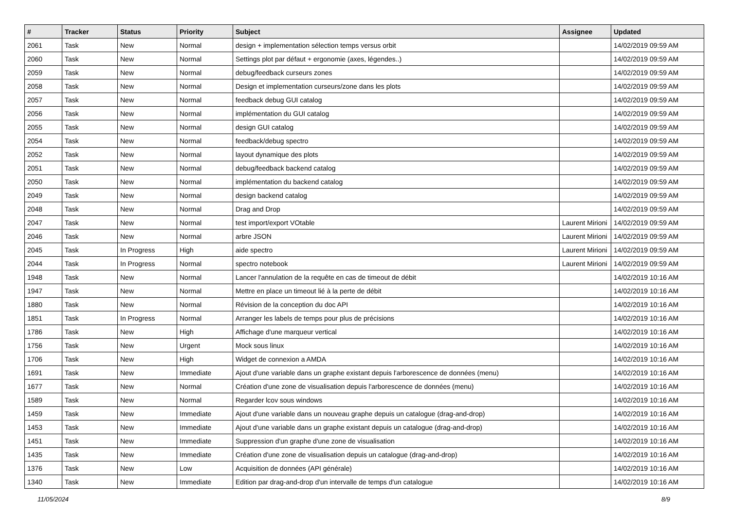| # | Tracker | Status | Priority | Subject | Assignee | Updated |
| --- | --- | --- | --- | --- | --- | --- |
| 2061 | Task | New | Normal | design + implementation sélection temps versus orbit | | 14/02/2019 09:59 AM |
| 2060 | Task | New | Normal | Settings plot par défaut + ergonomie (axes, légendes..) | | 14/02/2019 09:59 AM |
| 2059 | Task | New | Normal | debug/feedback curseurs zones | | 14/02/2019 09:59 AM |
| 2058 | Task | New | Normal | Design et implementation curseurs/zone dans les plots | | 14/02/2019 09:59 AM |
| 2057 | Task | New | Normal | feedback debug GUI catalog | | 14/02/2019 09:59 AM |
| 2056 | Task | New | Normal | implémentation du GUI catalog | | 14/02/2019 09:59 AM |
| 2055 | Task | New | Normal | design GUI catalog | | 14/02/2019 09:59 AM |
| 2054 | Task | New | Normal | feedback/debug spectro | | 14/02/2019 09:59 AM |
| 2052 | Task | New | Normal | layout dynamique des plots | | 14/02/2019 09:59 AM |
| 2051 | Task | New | Normal | debug/feedback backend catalog | | 14/02/2019 09:59 AM |
| 2050 | Task | New | Normal | implémentation du backend catalog | | 14/02/2019 09:59 AM |
| 2049 | Task | New | Normal | design backend catalog | | 14/02/2019 09:59 AM |
| 2048 | Task | New | Normal | Drag and Drop | | 14/02/2019 09:59 AM |
| 2047 | Task | New | Normal | test import/export VOtable | Laurent Mirioni | 14/02/2019 09:59 AM |
| 2046 | Task | New | Normal | arbre JSON | Laurent Mirioni | 14/02/2019 09:59 AM |
| 2045 | Task | In Progress | High | aide spectro | Laurent Mirioni | 14/02/2019 09:59 AM |
| 2044 | Task | In Progress | Normal | spectro notebook | Laurent Mirioni | 14/02/2019 09:59 AM |
| 1948 | Task | New | Normal | Lancer l'annulation de la requête en cas de timeout de débit | | 14/02/2019 10:16 AM |
| 1947 | Task | New | Normal | Mettre en place un timeout lié à la perte de débit | | 14/02/2019 10:16 AM |
| 1880 | Task | New | Normal | Révision de la conception du doc API | | 14/02/2019 10:16 AM |
| 1851 | Task | In Progress | Normal | Arranger les labels de temps pour plus de précisions | | 14/02/2019 10:16 AM |
| 1786 | Task | New | High | Affichage d'une marqueur vertical | | 14/02/2019 10:16 AM |
| 1756 | Task | New | Urgent | Mock sous linux | | 14/02/2019 10:16 AM |
| 1706 | Task | New | High | Widget de connexion a AMDA | | 14/02/2019 10:16 AM |
| 1691 | Task | New | Immediate | Ajout d'une variable dans un graphe existant depuis l'arborescence de données (menu) | | 14/02/2019 10:16 AM |
| 1677 | Task | New | Normal | Création d'une zone de visualisation depuis l'arborescence de données (menu) | | 14/02/2019 10:16 AM |
| 1589 | Task | New | Normal | Regarder lcov sous windows | | 14/02/2019 10:16 AM |
| 1459 | Task | New | Immediate | Ajout d'une variable dans un nouveau graphe depuis un catalogue (drag-and-drop) | | 14/02/2019 10:16 AM |
| 1453 | Task | New | Immediate | Ajout d'une variable dans un graphe existant depuis un catalogue (drag-and-drop) | | 14/02/2019 10:16 AM |
| 1451 | Task | New | Immediate | Suppression d'un graphe d'une zone de visualisation | | 14/02/2019 10:16 AM |
| 1435 | Task | New | Immediate | Création d'une zone de visualisation depuis un catalogue (drag-and-drop) | | 14/02/2019 10:16 AM |
| 1376 | Task | New | Low | Acquisition de données (API générale) | | 14/02/2019 10:16 AM |
| 1340 | Task | New | Immediate | Edition par drag-and-drop d'un intervalle de temps d'un catalogue | | 14/02/2019 10:16 AM |
11/05/2024 8/9